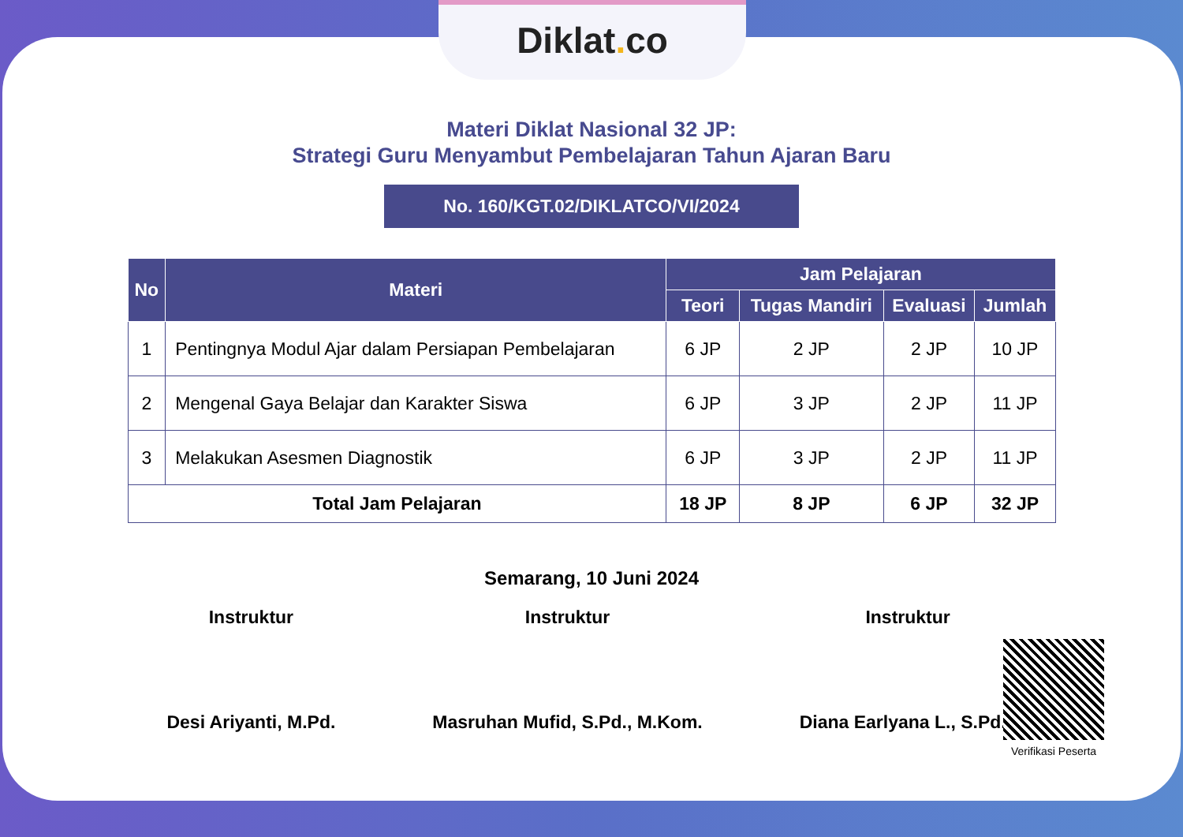Diklat. co
Materi Diklat Nasional 32 JP:
Strategi Guru Menyambut Pembelajaran Tahun Ajaran Baru
No. 160/KGT.02/DIKLATCO/VI/2024
| No | Materi | Jam Pelajaran | | | |
| --- | --- | --- | --- | --- | --- |
| | | Teori | Tugas Mandiri | Evaluasi | Jumlah |
| 1 | Pentingnya Modul Ajar dalam Persiapan Pembelajaran | 6 JP | 2 JP | 2 JP | 10 JP |
| 2 | Mengenal Gaya Belajar dan Karakter Siswa | 6 JP | 3 JP | 2 JP | 11 JP |
| 3 | Melakukan Asesmen Diagnostik | 6 JP | 3 JP | 2 JP | 11 JP |
| Total Jam Pelajaran | | 18 JP | 8 JP | 6 JP | 32 JP |
Semarang, 10 Juni 2024
Instruktur
Desi Ariyanti, M.Pd.
Instruktur
Masruhan Mufid, S.Pd., M.Kom.
Instruktur
Diana Earlyana L., S.Pd.I.
Verifikasi Peserta